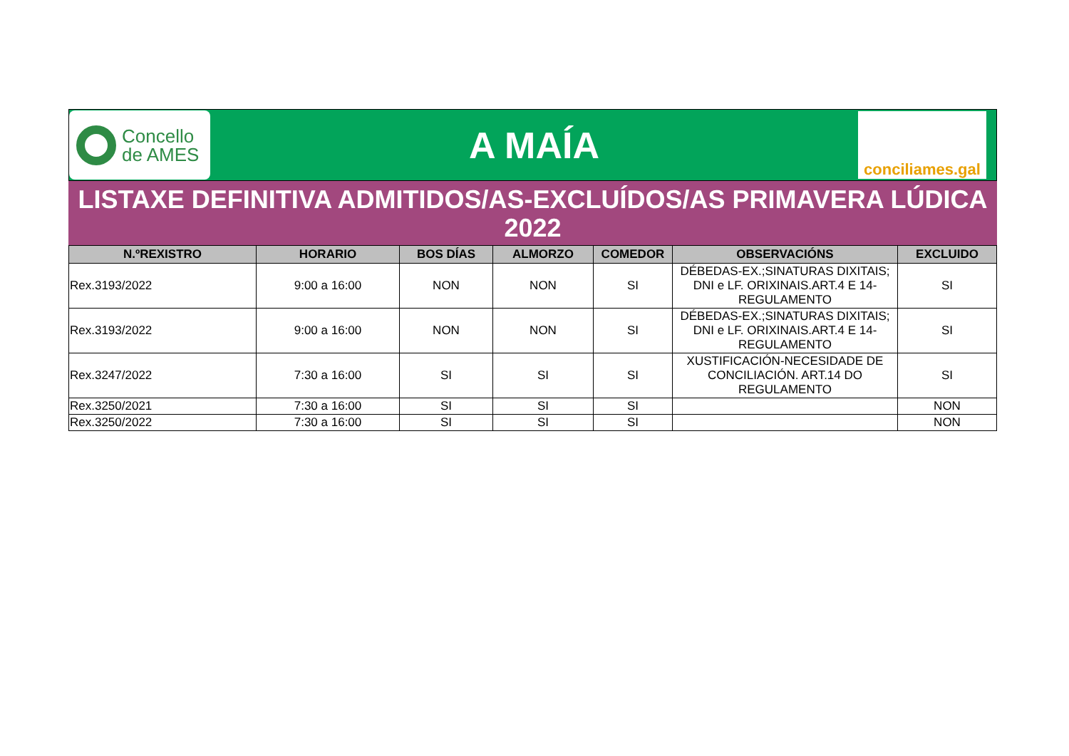Concello
de AMES
A MAÍA
conciliames.gal
LISTAXE DEFINITIVA ADMITIDOS/AS-EXCLUÍDOS/AS PRIMAVERA LÚDICA 2022
| N.ºREXISTRO | HORARIO | BOS DÍAS | ALMORZO | COMEDOR | OBSERVACIÓNS | EXCLUIDO |
| --- | --- | --- | --- | --- | --- | --- |
| Rex.3193/2022 | 9:00 a 16:00 | NON | NON | SI | DÉBEDAS-EX.;SINATURAS DIXITAIS; DNI e LF. ORIXINAIS.ART.4 E 14-REGULAMENTO | SI |
| Rex.3193/2022 | 9:00 a 16:00 | NON | NON | SI | DÉBEDAS-EX.;SINATURAS DIXITAIS; DNI e LF. ORIXINAIS.ART.4 E 14-REGULAMENTO | SI |
| Rex.3247/2022 | 7:30 a 16:00 | SI | SI | SI | XUSTIFICACIÓN-NECESIDADE DE CONCILIACIÓN. ART.14 DO REGULAMENTO | SI |
| Rex.3250/2021 | 7:30 a 16:00 | SI | SI | SI | | NON |
| Rex.3250/2022 | 7:30 a 16:00 | SI | SI | SI | | NON |